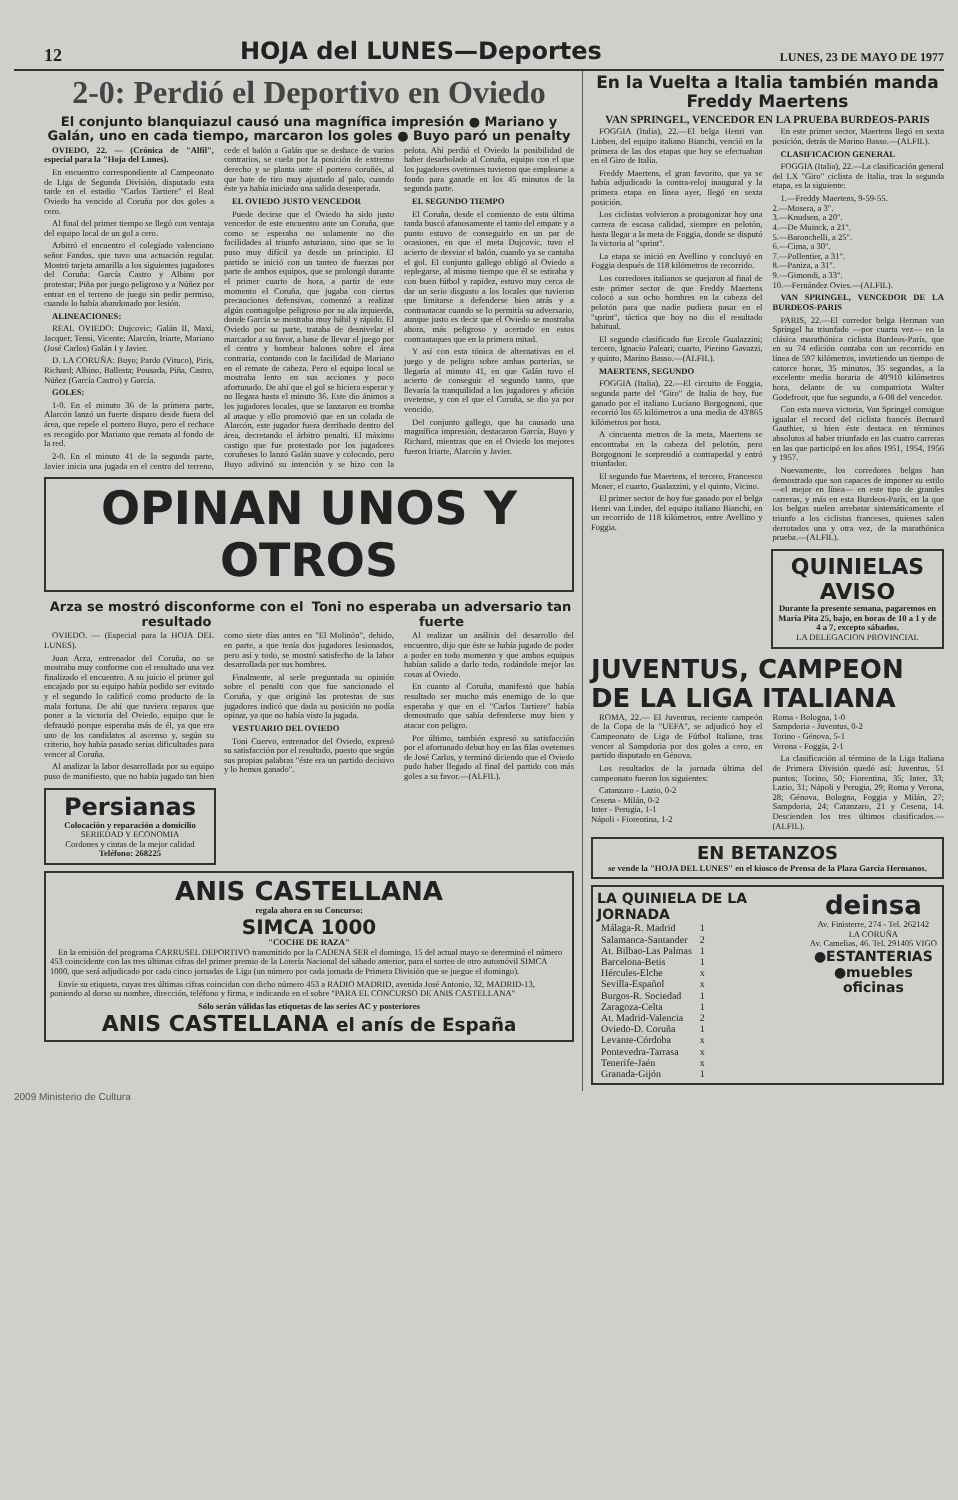12 HOJA del LUNES—Deportes LUNES, 23 DE MAYO DE 1977
2-0: Perdió el Deportivo en Oviedo
El conjunto blanquiazul causó una magnífica impresión ● Mariano y Galán, uno en cada tiempo, marcaron los goles ● Buyo paró un penalty
OVIEDO, 22. — (Crónica de "Alfil", especial para la "Hoja del Lunes).
En encuentro correspondiente al Campeonato de Liga de Segunda División, disputado esta tarde en el estadio "Carlos Tartiere" el Real Oviedo ha vencido al Coruña por dos goles a cero.
Al final del primer tiempo se llegó con ventaja del equipo local de un gol a cero.
Arbitró el encuentro el colegiado valenciano señor Fandos, que tuvo una actuación regular. Mostró tarjeta amarilla a los siguientes jugadores del Coruña: García Castro y Albino por protestar; Piña por juego peligroso y a Núñez por entrar en el terreno de juego sin pedir permiso, cuando lo había abandonado por lesión.
ALINEACIONES:
REAL OVIEDO: Dujcovic; Galán II, Maxi, Jacquet; Tensi, Vicente; Alarcón, Iriarte, Mariano (José Carlos) Galán I y Javier.
D. LA CORUÑA: Buyo; Pardo (Vituco), Piris, Richard; Albino, Ballesta; Pousada, Piña, Castro, Núñez (García Castro) y García.
GOLES:
1-0. En el minuto 36 de la primera parte, Alarcón lanzó un fuerte disparo desde fuera del área, que repele el portero Buyo, pero el rechace es recogido por Mariano que remata al fondo de la red.
2-0. En el minuto 41 de la segunda parte, Javier inicia una jugada en el centro del terreno, cede el balón a Galán que se deshace de varios contrarios, se cuela por la posición de extremo derecho y se planta ante el portero coruñés, al que bate de tiro muy ajustado al palo, cuando éste ya había iniciado una salida desesperada.
EL OVIEDO JUSTO VENCEDOR
Puede decirse que el Oviedo ha sido justo vencedor de este encuentro ante un Coruña, que como se esperaba no solamente no dio facilidades al triunfo asturiano, sino que se lo puso muy difícil ya desde un principio. El partido se inició con un tanteo de fuerzas por parte de ambos equipos, que se prolongó durante el primer cuarto de hora, a partir de este momento el Coruña, que jugaba con ciertas precauciones defensivas, comenzó a realizar algún contragolpe peligroso por su ala izquierda, donde García se mostraba muy hábil y rápido. El Oviedo por su parte, trataba de desnivelar el marcador a su favor, a base de llevar el juego por el centro y bombear balones sobre el área contraria, contando con la facilidad de Mariano en el remate de cabeza. Pero el equipo local se mostraba lento en sus acciones y poco afortunado. De ahí que el gol se hiciera esperar y no llegara hasta el minuto 36. Este dio ánimos a los jugadores locales, que se lanzaron en tromba al ataque y ello promovió que en un colada de Alarcón, este jugador fuera derribado dentro del área, decretando el árbitro penalti. El máximo castigo que fue protestado por los jugadores coruñeses lo lanzó Galán suave y colocado, pero Buyo adivinó su intención y se hizo con la pelota. Ahí perdió el Oviedo la posibilidad de haber desarbolado al Coruña, equipo con el que los jugadores ovetenses tuvieron que emplearse a fondo para ganarle en los 45 minutos de la segunda parte.
EL SEGUNDO TIEMPO
El Coruña, desde el comienzo de esta última tanda buscó afanosamente el tanto del empate y a punto estuvo de conseguirlo en un par de ocasiones, en que el meta Dujcovic, tuvo el acierto de desviar el balón, cuando ya se cantaba el gol. El conjunto gallego obligó al Oviedo a replegarse, al mismo tiempo que él se estiraba y con buen fútbol y rapidez, estuvo muy cerca de dar un serio disgusto a los locales que tuvieron que limitarse a defenderse bien atrás y a contraatacar cuando se lo permitía su adversario, aunque justo es decir que el Oviedo se mostraba ahora, más peligroso y acertado en estos contraataques que en la primera mitad.
Y así con esta tónica de alternativas en el juego y de peligro sobre ambas porterías, se llegaría al minuto 41, en que Galán tuvo el acierto de conseguir el segundo tanto, que llevaría la tranquilidad a los jugadores y afición ovetense, y con el que el Coruña, se dio ya por vencido.
Del conjunto gallego, que ha causado una magnífica impresión, destacaron García, Buyo y Richard, mientras que en el Oviedo los mejores fueron Iriarte, Alarcón y Javier.
OPINAN UNOS Y OTROS
Arza se mostró disconforme con el resultado
Toni no esperaba un adversario tan fuerte
OVIEDO. — (Especial para la HOJA DEL LUNES).
Juan Arza, entrenador del Coruña, no se mostraba muy conforme con el resultado una vez finalizado el encuentro. A su juicio el primer gol encajado por su equipo había podido ser evitado y el segundo lo calificó como producto de la mala fortuna. De ahí que tuviera reparos que poner a la victoria del Oviedo, equipo que le defraudó porque esperaba más de él, ya que era uno de los candidatos al ascenso y, según su criterio, hoy había pasado serias dificultades para vencer al Coruña.
Al analizar la labor desarrollada por su equipo puso de manifiesto, que no había jugado tan bien como siete días antes en "El Molinón", debido, en parte, a que tenía dos jugadores lesionados, pero así y todo, se mostró satisfecho de la labor desarrollada por sus hombres.
Finalmente, al serle preguntada su opinión sobre el penalti con que fue sancionado el Coruña, y que originó las protestas de sus jugadores indicó que dada su posición no podía opinar, ya que no había visto la jugada.
VESTUARIO DEL OVIEDO
Toni Cuervo, entrenador del Oviedo, expresó su satisfacción por el resultado, puesto que según sus propias palabras "éste era un partido decisivo y lo hemos ganado".
Al realizar un análisis del desarrollo del encuentro, dijo que éste se había jugado de poder a poder en todo momento y que ambos equipos habían salido a darlo todo, rodándole mejor las cosas al Oviedo.
En cuanto al Coruña, manifestó que había resultado ser mucho más enemigo de lo que esperaba y que en el "Carlos Tartiere" había demostrado que sabía defenderse muy bien y atacar con peligro.
Por último, también expresó su satisfacción por el afortunado debut hoy en las filas ovetenses de José Carlos, y terminó diciendo que el Oviedo pudo haber llegado al final del partido con más goles a su favor.—(ALFIL).
Persianas
Colocación y reparación a domicilio
SERIEDAD Y ECONOMIA
Cordones y cintas de la mejor calidad
Teléfono: 268225
ANIS CASTELLANA
regala ahora en su Concurso:
SIMCA 1000
"COCHE DE RAZA"
En la emisión del programa CARRUSEL DEPORTIVO transmitido por la CADENA SER el domingo, 15 del actual mayo se determinó el número 453 coincidente con las tres últimas cifras del primer premio de la Lotería Nacional del sábado anterior, para el sorteo de otro automóvil SIMCA 1000, que será adjudicado por cada cinco jornadas de Liga (un número por cada jornada de Primera División que se juegue el domingo).
Envíe su etiqueta, cuyas tres últimas cifras coincidan con dicho número 453 a RADIO MADRID, avenida José Antonio, 32, MADRID-13, poniendo al dorso su nombre, dirección, teléfono y firma, e indicando en el sobre "PARA EL CONCURSO DE ANIS CASTELLANA"
Sólo serán válidas las etiquetas de las series AC y posteriores
ANIS CASTELLANA el anís de España
En la Vuelta a Italia también manda Freddy Maertens
VAN SPRINGEL, VENCEDOR EN LA PRUEBA BURDEOS-PARIS
FOGGIA (Italia), 22.—El belga Henri van Linben, del equipo italiano Bianchi, venció en la primera de las dos etapas que hoy se efectuaban en el Giro de Italia.
Freddy Maertens, el gran favorito, que ya se había adjudicado la contra-reloj inaugural y la primera etapa en línea ayer, llegó en sexta posición.
Los ciclistas volvieron a protagonizar hoy una carrera de escasa calidad, siempre en pelotón, hasta llegar a la meta de Foggia, donde se disputó la victoria al "sprint".
La etapa se inició en Avellino y concluyó en Foggia después de 118 kilómetros de recorrido.
Los corredores italianos se quejaron al final de este primer sector de que Freddy Maertens colocó a sus ocho hombres en la cabeza del pelotón para que nadie pudiera pasar en el "sprint", táctica que hoy no dio el resultado habitual.
El segundo clasificado fue Ercole Gualazzini; tercero, Ignacio Paleari; cuarto, Pierino Gavazzi, y quinto, Marino Basso.—(ALFIL).
MAERTENS, SEGUNDO
FOGGIA (Italia), 22.—El circuito de Foggia, segunda parte del "Giro" de Italia de hoy, fue ganado por el italiano Luciano Borgognoni, que recorrió los 65 kilómetros a una media de 43'865 kilómetros por hora.
A cincuenta metros de la meta, Maertens se encontraba en la cabeza del pelotón, pero Borgognoni le sorprendió a contrapedal y entró triunfador.
El segundo fue Maertens, el tercero, Francesco Moser; el cuarto, Gualazzini, y el quinto, Vicino.
El primer sector de hoy fue ganado por el belga Henri van Linder, del equipo italiano Bianchi, en un recorrido de 118 kilómetros, entre Avellino y Foggia.
En este primer sector, Maertens llegó en sexta posición, detrás de Marino Basso.—(ALFIL).
CLASIFICACION GENERAL
FOGGIA (Italia), 22.—La clasificación general del LX "Giro" ciclista de Italia, tras la segunda etapa, es la siguiente:
1.—Freddy Maertens, 9-59-55.
2.—Mosera, a 3".
3.—Knudsen, a 20".
4.—De Muinck, a 21".
5.—Baronchelli, a 25".
6.—Cima, a 30".
7.—Pollentier, a 31".
8.—Paniza, a 31".
9.—Gimondi, a 33".
10.—Fernández Ovies.—(ALFIL).
VAN SPRINGEL, VENCEDOR DE LA BURDEOS-PARIS
PARIS, 22.—El corredor belga Herman van Springel ha triunfado —por cuarta vez— en la clásica marathónica ciclista Burdeos-París, que en su 74 edición contaba con un recorrido en línea de 597 kilómetros, invirtiendo un tiempo de catorce horas, 35 minutos, 35 segundos, a la excelente media horaria de 40'910 kilómetros hora, delante de su compatriota Walter Godefroot, que fue segundo, a 6-08 del vencedor.
Con esta nueva victoria, Van Springel consigue igualar el record del ciclista francés Bernard Gauthier, si bien éste destaca en términos absolutos al haber triunfado en las cuatro carreras en las que participó en los años 1951, 1954, 1956 y 1957.
Nuevamente, los corredores belgas han demostrado que son capaces de imponer su estilo —el mejor en línea— en este tipo de grandes carreras, y más en esta Burdeos-París, en la que los belgas suelen arrebatar sistemáticamente el triunfo a los ciclistas franceses, quienes salen derrotados una y otra vez, de la marathónica prueba.—(ALFIL).
QUINIELAS
AVISO
Durante la presente semana, pagaremos en María Pita 25, bajo, en horas de 10 a 1 y de 4 a 7, excepto sábados.
LA DELEGACION PROVINCIAL
JUVENTUS, CAMPEON DE LA LIGA ITALIANA
ROMA, 22.— El Juventus, reciente campeón de la Copa de la "UEFA", se adjudicó hoy el Campeonato de Liga de Fútbol Italiano, tras vencer al Sampdoria por dos goles a cero, en partido disputado en Génova.
Los resultados de la jornada última del campeonato fueron los siguientes:
Catanzaro - Lazio, 0-2
Cesena - Milán, 0-2
Inter - Perugia, 1-1
Nápoli - Fiorentina, 1-2
Roma - Bologna, 1-0
Sampdoria - Juventus, 0-2
Torino - Génova, 5-1
Verona - Foggia, 2-1
La clasificación al término de la Liga Italiana de Primera División quedó así: Juventus, 51 puntos; Torino, 50; Fiorentina, 35; Inter, 33; Lazio, 31; Nápoli y Perugia, 29; Roma y Verona, 28; Génova, Bologna, Foggia y Milán, 27; Sampdoria, 24; Catanzaro, 21 y Cesena, 14. Descienden los tres últimos clasificados.— (ALFIL).
EN BETANZOS
se vende la "HOJA DEL LUNES" en el kiosco de Prensa de la Plaza García Hermanos.
LA QUINIELA DE LA JORNADA
| Málaga-R. Madrid | 1 |
| Salamanca-Santander | 2 |
| At. Bilbao-Las Palmas | 1 |
| Barcelona-Betis | 1 |
| Hércules-Elche | x |
| Sevilla-Español | x |
| Burgos-R. Sociedad | 1 |
| Zaragoza-Celta | 1 |
| At. Madrid-Valencia | 2 |
| Oviedo-D. Coruña | 1 |
| Levante-Córdoba | x |
| Pontevedra-Tarrasa | x |
| Tenerife-Jaén | x |
| Granada-Gijón | 1 |
deinsa
Av. Finisterre, 274 - Tel. 262142
LA CORUÑA
Av. Camelias, 46. Tel. 291405 VIGO
●ESTANTERIAS
●muebles oficinas
2009 Ministerio de Cultura